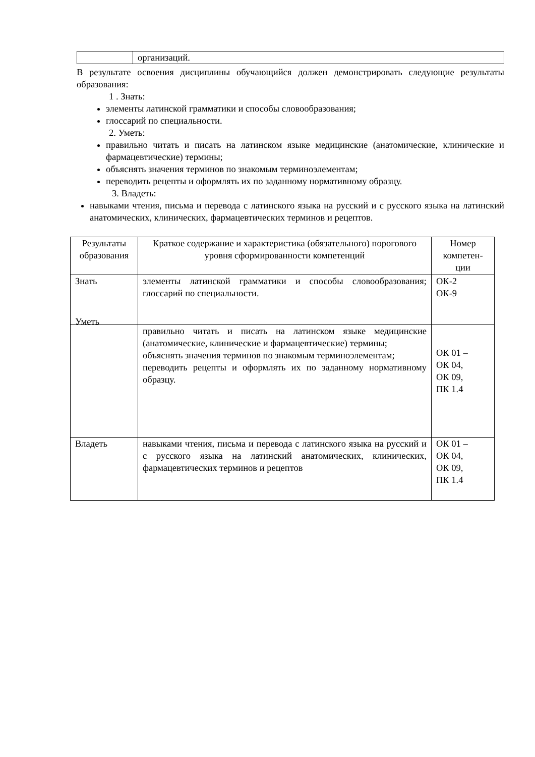| | организаций. |
В результате освоения дисциплины обучающийся должен демонстрировать следующие результаты образования:
1 . Знать:
элементы латинской грамматики и способы словообразования;
глоссарий по специальности.
2. Уметь:
правильно читать и писать на латинском языке медицинские (анатомические, клинические и фармацевтические) термины;
объяснять значения терминов по знакомым терминоэлементам;
переводить рецепты и оформлять их по заданному нормативному образцу.
3. Владеть:
навыками чтения, письма и перевода с латинского языка на русский и с русского языка на латинский анатомических, клинических, фармацевтических терминов и рецептов.
| Результаты образования | Краткое содержание и характеристика (обязательного) порогового уровня сформированности компетенций | Номер компетен-ции |
| --- | --- | --- |
| Знать | элементы латинской грамматики и способы словообразования; глоссарий по специальности. | ОК-2 ОК-9 |
| Уметь | правильно читать и писать на латинском языке медицинские (анатомические, клинические и фармацевтические) термины; объяснять значения терминов по знакомым терминоэлементам; переводить рецепты и оформлять их по заданному нормативному образцу. | ОК 01 – ОК 04, ОК 09, ПК 1.4 |
| Владеть | навыками чтения, письма и перевода с латинского языка на русский и с русского языка на латинский анатомических, клинических, фармацевтических терминов и рецептов | ОК 01 – ОК 04, ОК 09, ПК 1.4 |